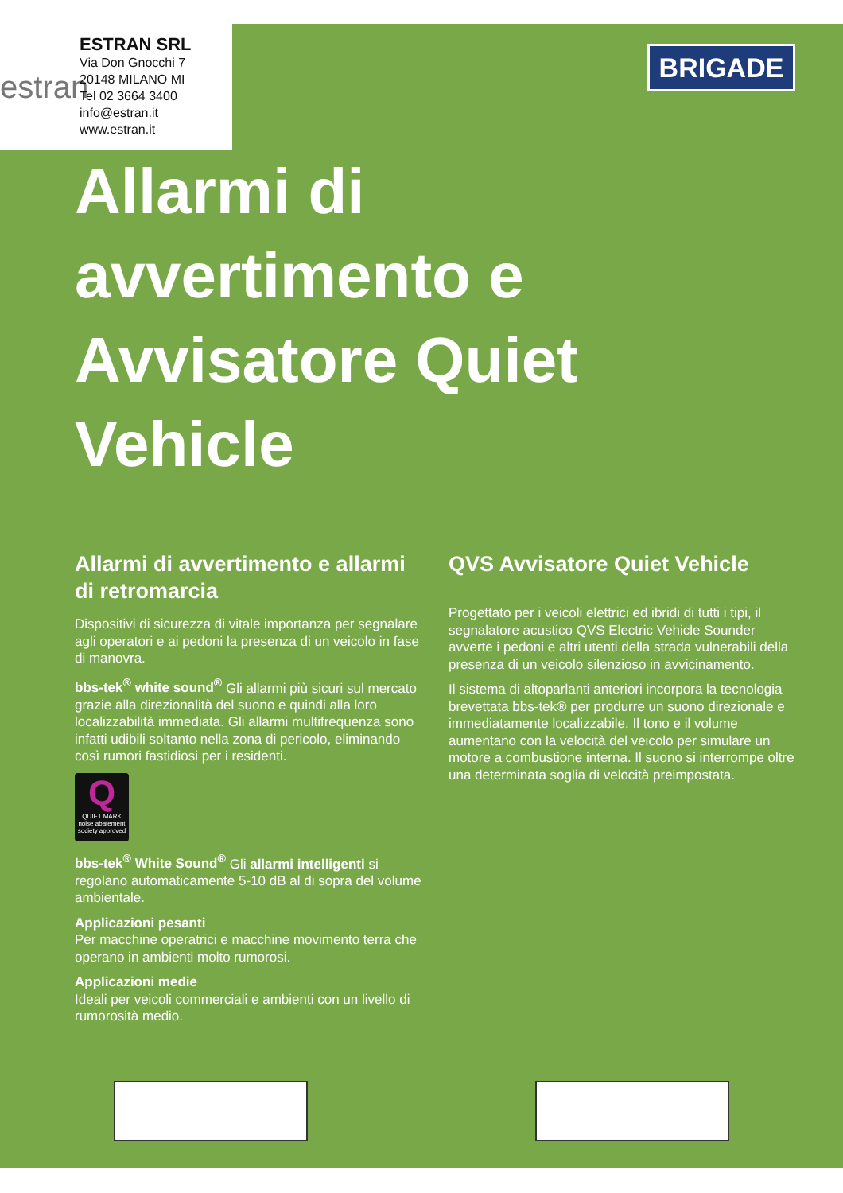estran
ESTRAN SRL
Via Don Gnocchi 7
20148 MILANO MI
Tel 02 3664 3400
info@estran.it
www.estran.it
BRIGADE
Allarmi di avvertimento e Avvisatore Quiet Vehicle
Allarmi di avvertimento e allarmi di retromarcia
Dispositivi di sicurezza di vitale importanza per segnalare agli operatori e ai pedoni la presenza di un veicolo in fase di manovra.
bbs-tek<sup>®</sup> white sound<sup>®</sup> Gli allarmi più sicuri sul mercato grazie alla direzionalità del suono e quindi alla loro localizzabilità immediata. Gli allarmi multifrequenza sono infatti udibili soltanto nella zona di pericolo, eliminando così rumori fastidiosi per i residenti.
Q
QUIET MARK
noise abatement society approved
bbs-tek<sup>®</sup> White Sound<sup>®</sup> Gli allarmi intelligenti si regolano automaticamente 5-10 dB al di sopra del volume ambientale.
Applicazioni pesanti
Per macchine operatrici e macchine movimento terra che operano in ambienti molto rumorosi.
Applicazioni medie
Ideali per veicoli commerciali e ambienti con un livello di rumorosità medio.
QVS Avvisatore Quiet Vehicle
Progettato per i veicoli elettrici ed ibridi di tutti i tipi, il segnalatore acustico QVS Electric Vehicle Sounder avverte i pedoni e altri utenti della strada vulnerabili della presenza di un veicolo silenzioso in avvicinamento.
Il sistema di altoparlanti anteriori incorpora la tecnologia brevettata bbs-tek® per produrre un suono direzionale e immediatamente localizzabile. Il tono e il volume aumentano con la velocità del veicolo per simulare un motore a combustione interna. Il suono si interrompe oltre una determinata soglia di velocità preimpostata.